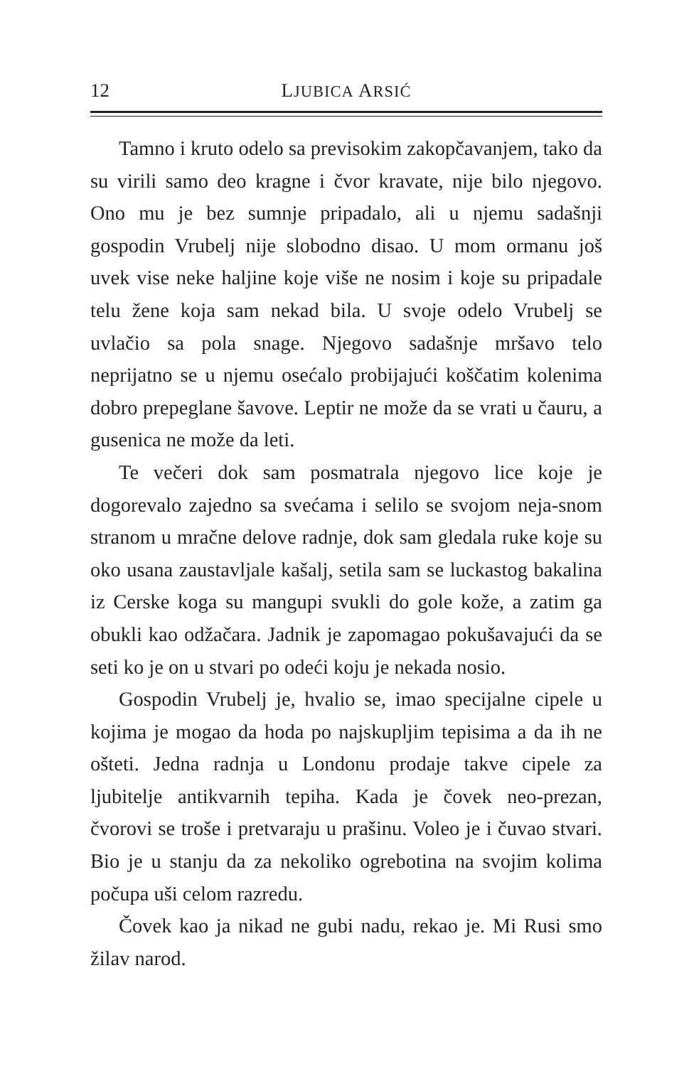12 LJUBICA ARSIĆ
Tamno i kruto odelo sa previsokim zakopčavanjem, tako da su virili samo deo kragne i čvor kravate, nije bilo njegovo. Ono mu je bez sumnje pripadalo, ali u njemu sadašnji gospodin Vrubelj nije slobodno disao. U mom ormanu još uvek vise neke haljine koje više ne nosim i koje su pripadale telu žene koja sam nekad bila. U svoje odelo Vrubelj se uvlačio sa pola snage. Njegovo sadašnje mršavo telo neprijatno se u njemu osećalo probijajući koščatim kolenima dobro prepeglane šavove. Leptir ne može da se vrati u čauru, a gusenica ne može da leti.
Te večeri dok sam posmatrala njegovo lice koje je dogorevalo zajedno sa svećama i selilo se svojom neja-snom stranom u mračne delove radnje, dok sam gledala ruke koje su oko usana zaustavljale kašalj, setila sam se luckastog bakalina iz Cerske koga su mangupi svukli do gole kože, a zatim ga obukli kao odžačara. Jadnik je zapomagao pokušavajući da se seti ko je on u stvari po odeći koju je nekada nosio.
Gospodin Vrubelj je, hvalio se, imao specijalne cipele u kojima je mogao da hoda po najskupljim tepisima a da ih ne ošteti. Jedna radnja u Londonu prodaje takve cipele za ljubitelje antikvarnih tepiha. Kada je čovek neo-prezan, čvorovi se troše i pretvaraju u prašinu. Voleo je i čuvao stvari. Bio je u stanju da za nekoliko ogrebotina na svojim kolima počupa uši celom razredu.
Čovek kao ja nikad ne gubi nadu, rekao je. Mi Rusi smo žilav narod.